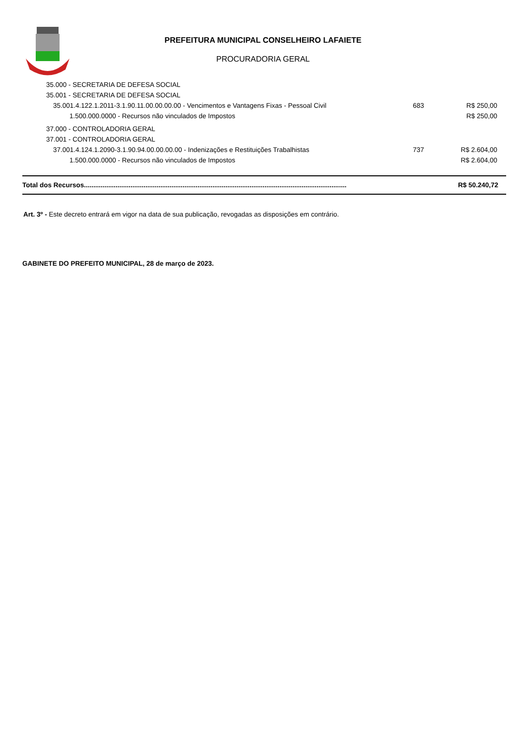PREFEITURA MUNICIPAL CONSELHEIRO LAFAIETE
PROCURADORIA GERAL
| 35.000 - SECRETARIA DE DEFESA SOCIAL | | |
| 35.001 - SECRETARIA DE DEFESA SOCIAL | | |
| 35.001.4.122.1.2011-3.1.90.11.00.00.00.00 - Vencimentos e Vantagens Fixas - Pessoal Civil | 683 | R$ 250,00 |
| 1.500.000.0000 - Recursos não vinculados de Impostos | | R$ 250,00 |
| 37.000 - CONTROLADORIA GERAL | | |
| 37.001 - CONTROLADORIA GERAL | | |
| 37.001.4.124.1.2090-3.1.90.94.00.00.00.00 - Indenizações e Restituições Trabalhistas | 737 | R$ 2.604,00 |
| 1.500.000.0000 - Recursos não vinculados de Impostos | | R$ 2.604,00 |
| Total dos Recursos............................................................................................................................................. | | R$ 50.240,72 |
Art. 3º - Este decreto entrará em vigor na data de sua publicação, revogadas as disposições em contrário.
GABINETE DO PREFEITO MUNICIPAL, 28 de março de 2023.